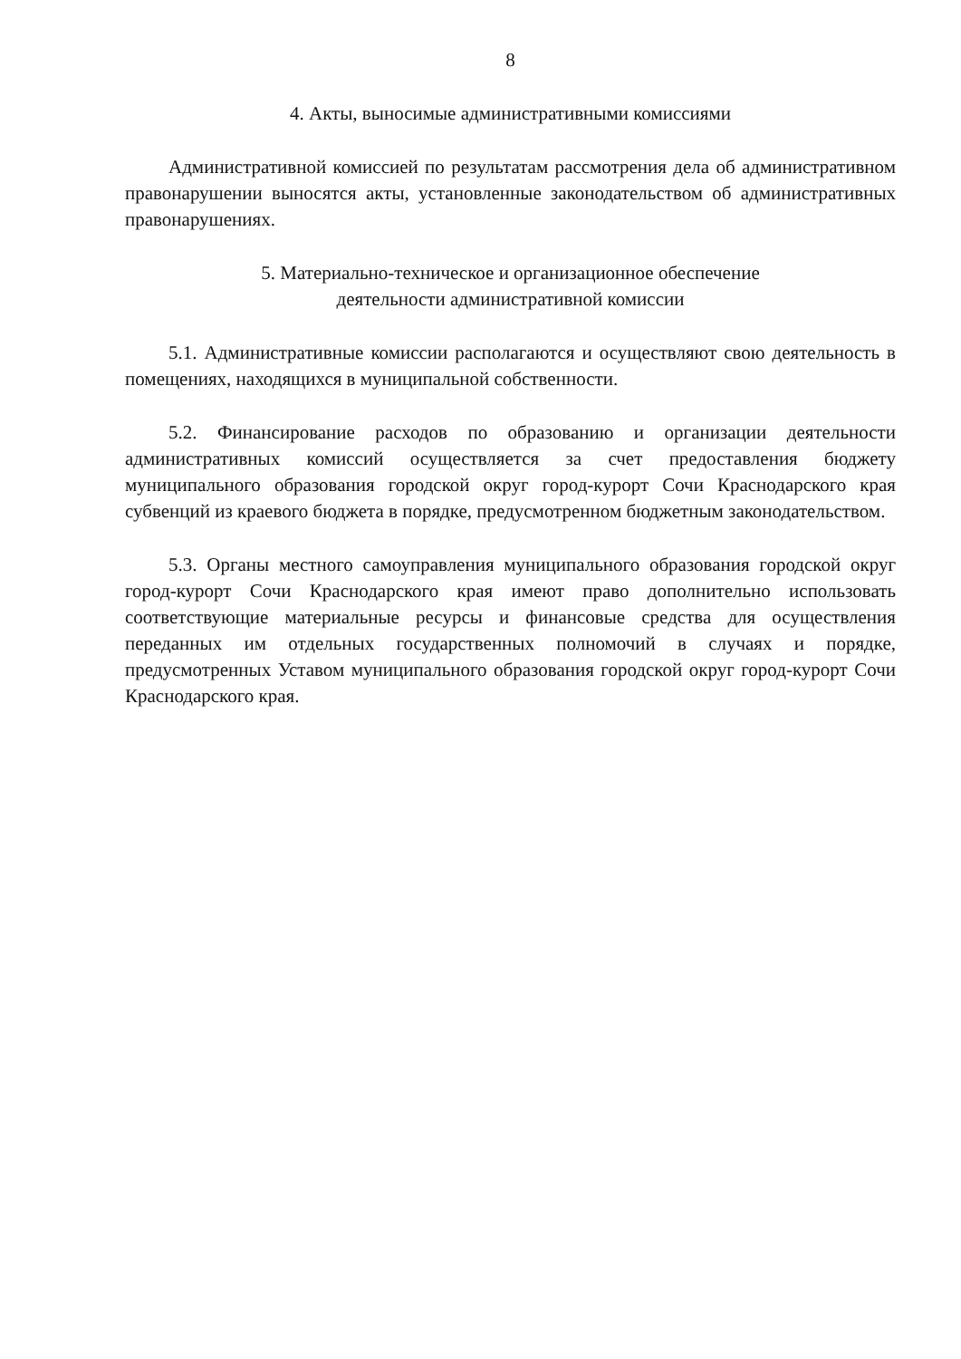8
4. Акты, выносимые административными комиссиями
Административной комиссией по результатам рассмотрения дела об административном правонарушении выносятся акты, установленные законодательством об административных правонарушениях.
5. Материально-техническое и организационное обеспечение
деятельности административной комиссии
5.1. Административные комиссии располагаются и осуществляют свою деятельность в помещениях, находящихся в муниципальной собственности.
5.2. Финансирование расходов по образованию и организации деятельности административных комиссий осуществляется за счет предоставления бюджету муниципального образования городской округ город-курорт Сочи Краснодарского края субвенций из краевого бюджета в порядке, предусмотренном бюджетным законодательством.
5.3. Органы местного самоуправления муниципального образования городской округ город-курорт Сочи Краснодарского края имеют право дополнительно использовать соответствующие материальные ресурсы и финансовые средства для осуществления переданных им отдельных государственных полномочий в случаях и порядке, предусмотренных Уставом муниципального образования городской округ город-курорт Сочи Краснодарского края.